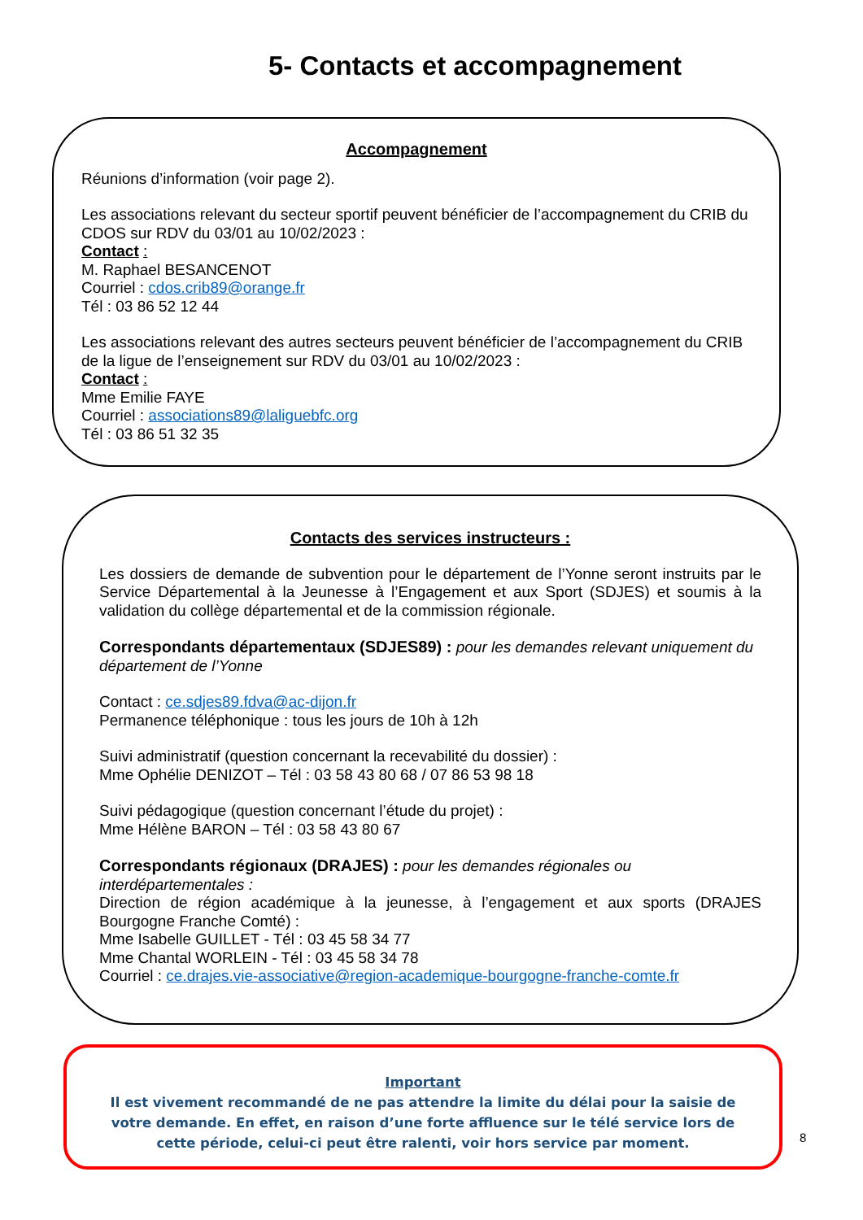5- Contacts et accompagnement
Accompagnement
Réunions d’information (voir page 2).
Les associations relevant du secteur sportif peuvent bénéficier de l’accompagnement du CRIB du CDOS sur RDV du 03/01 au 10/02/2023 :
Contact :
M. Raphael BESANCENOT
Courriel : cdos.crib89@orange.fr
Tél : 03 86 52 12 44
Les associations relevant des autres secteurs peuvent bénéficier de l’accompagnement du CRIB de la ligue de l’enseignement sur RDV du 03/01 au 10/02/2023 :
Contact :
Mme Emilie FAYE
Courriel : associations89@laliguebfc.org
Tél : 03 86 51 32 35
Contacts des services instructeurs :
Les dossiers de demande de subvention pour le département de l’Yonne seront instruits par le Service Départemental à la Jeunesse à l’Engagement et aux Sport (SDJES) et soumis à la validation du collège départemental et de la commission régionale.
Correspondants départementaux (SDJES89) : pour les demandes relevant uniquement du département de l’Yonne
Contact : ce.sdjes89.fdva@ac-dijon.fr
Permanence téléphonique : tous les jours de 10h à 12h
Suivi administratif (question concernant la recevabilité du dossier) :
Mme Ophélie DENIZOT – Tél : 03 58 43 80 68 / 07 86 53 98 18
Suivi pédagogique (question concernant l’étude du projet) :
Mme Hélène BARON – Tél : 03 58 43 80 67
Correspondants régionaux (DRAJES) : pour les demandes régionales ou interdépartementales :
Direction de région académique à la jeunesse, à l’engagement et aux sports (DRAJES Bourgogne Franche Comté) :
Mme Isabelle GUILLET - Tél : 03 45 58 34 77
Mme Chantal WORLEIN - Tél : 03 45 58 34 78
Courriel : ce.drajes.vie-associative@region-academique-bourgogne-franche-comte.fr
Important
Il est vivement recommandé de ne pas attendre la limite du délai pour la saisie de votre demande. En effet, en raison d’une forte affluence sur le télé service lors de cette période, celui-ci peut être ralenti, voir hors service par moment.
8